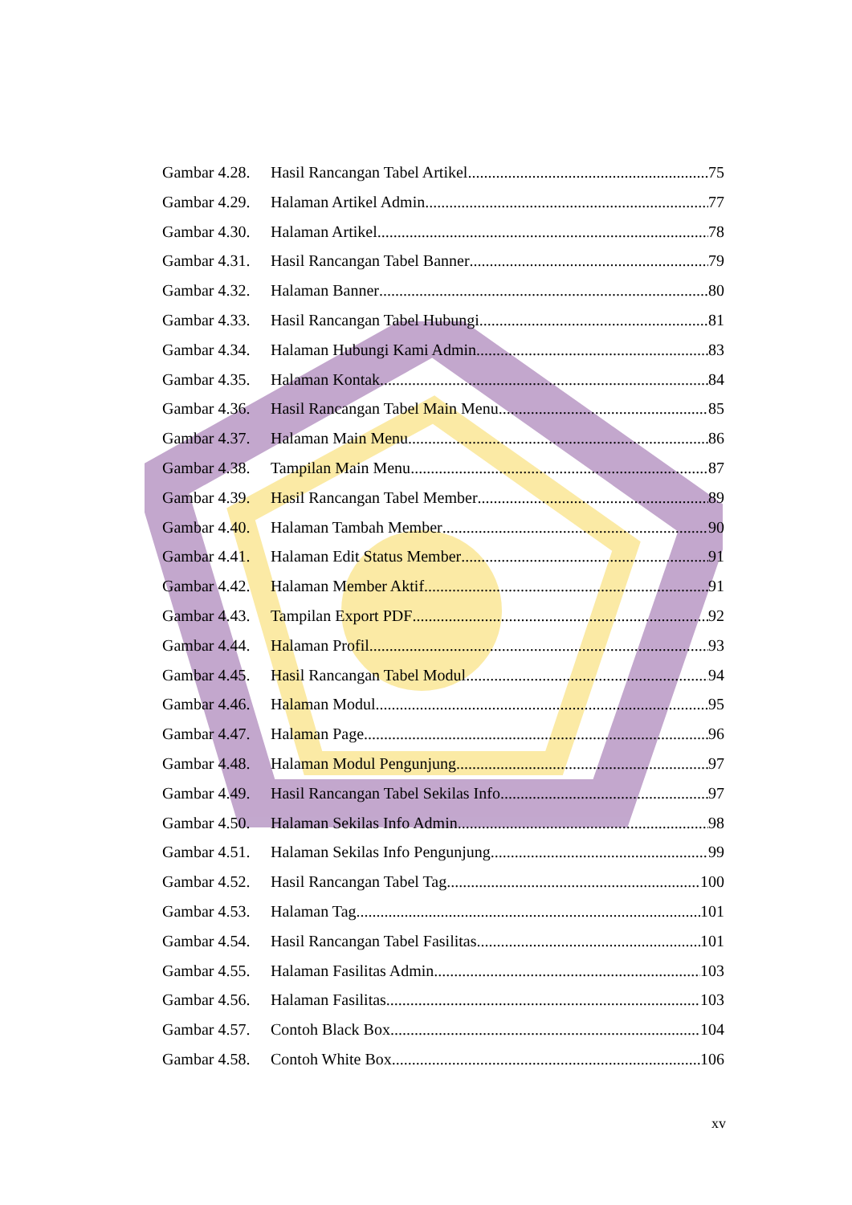Gambar 4.28. Hasil Rancangan Tabel Artikel 75
Gambar 4.29. Halaman Artikel Admin 77
Gambar 4.30. Halaman Artikel 78
Gambar 4.31. Hasil Rancangan Tabel Banner 79
Gambar 4.32. Halaman Banner 80
Gambar 4.33. Hasil Rancangan Tabel Hubungi 81
Gambar 4.34. Halaman Hubungi Kami Admin 83
Gambar 4.35. Halaman Kontak 84
Gambar 4.36. Hasil Rancangan Tabel Main Menu 85
Gambar 4.37. Halaman Main Menu 86
Gambar 4.38. Tampilan Main Menu 87
Gambar 4.39. Hasil Rancangan Tabel Member 89
Gambar 4.40. Halaman Tambah Member 90
Gambar 4.41. Halaman Edit Status Member 91
Gambar 4.42. Halaman Member Aktif 91
Gambar 4.43. Tampilan Export PDF 92
Gambar 4.44. Halaman Profil 93
Gambar 4.45. Hasil Rancangan Tabel Modul 94
Gambar 4.46. Halaman Modul 95
Gambar 4.47. Halaman Page 96
Gambar 4.48. Halaman Modul Pengunjung 97
Gambar 4.49. Hasil Rancangan Tabel Sekilas Info 97
Gambar 4.50. Halaman Sekilas Info Admin 98
Gambar 4.51. Halaman Sekilas Info Pengunjung 99
Gambar 4.52. Hasil Rancangan Tabel Tag 100
Gambar 4.53. Halaman Tag 101
Gambar 4.54. Hasil Rancangan Tabel Fasilitas 101
Gambar 4.55. Halaman Fasilitas Admin 103
Gambar 4.56. Halaman Fasilitas 103
Gambar 4.57. Contoh Black Box 104
Gambar 4.58. Contoh White Box 106
xv